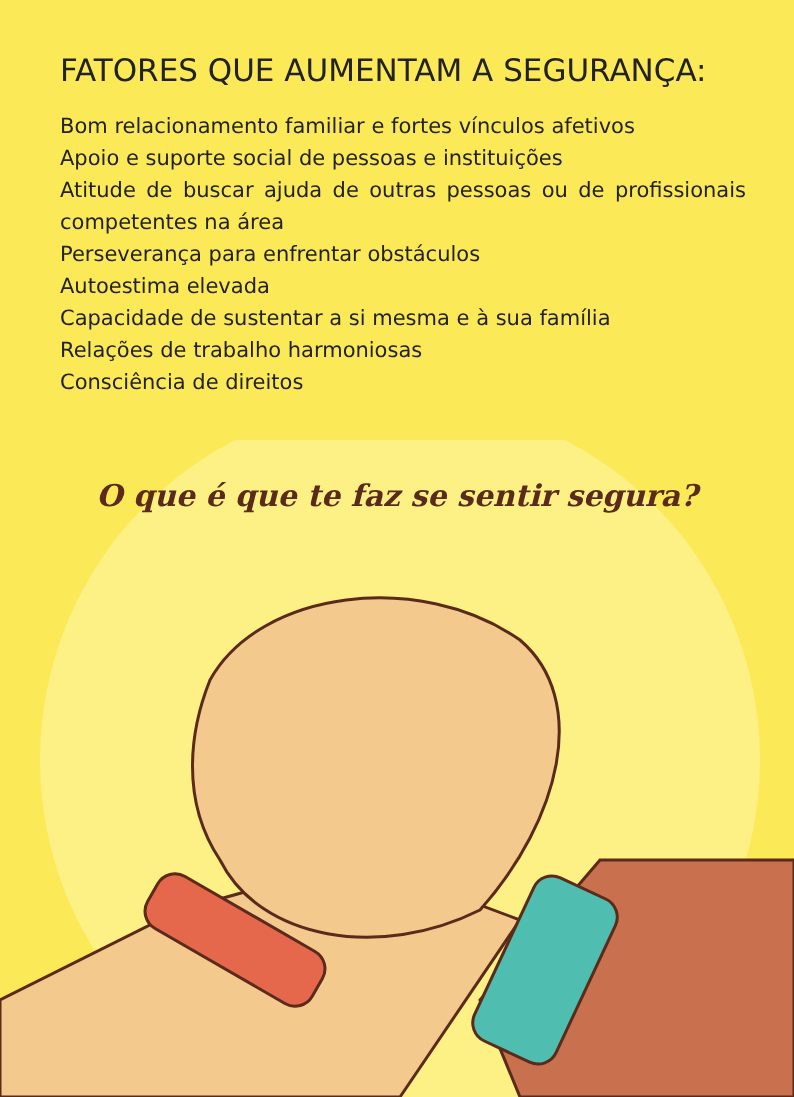FATORES QUE AUMENTAM A SEGURANÇA:
Bom relacionamento familiar e fortes vínculos afetivos
Apoio e suporte social de pessoas e instituições
Atitude de buscar ajuda de outras pessoas ou de profissionais competentes na área
Perseverança para enfrentar obstáculos
Autoestima elevada
Capacidade de sustentar a si mesma e à sua família
Relações de trabalho harmoniosas
Consciência de direitos
O que é que te faz se sentir segura?